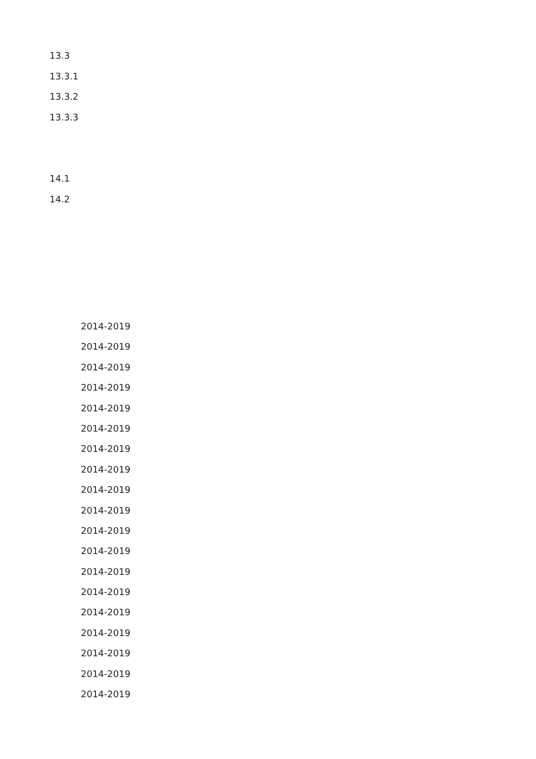13.3
13.3.1
13.3.2
13.3.3
14.1
14.2
2014-2019
2014-2019
2014-2019
2014-2019
2014-2019
2014-2019
2014-2019
2014-2019
2014-2019
2014-2019
2014-2019
2014-2019
2014-2019
2014-2019
2014-2019
2014-2019
2014-2019
2014-2019
2014-2019